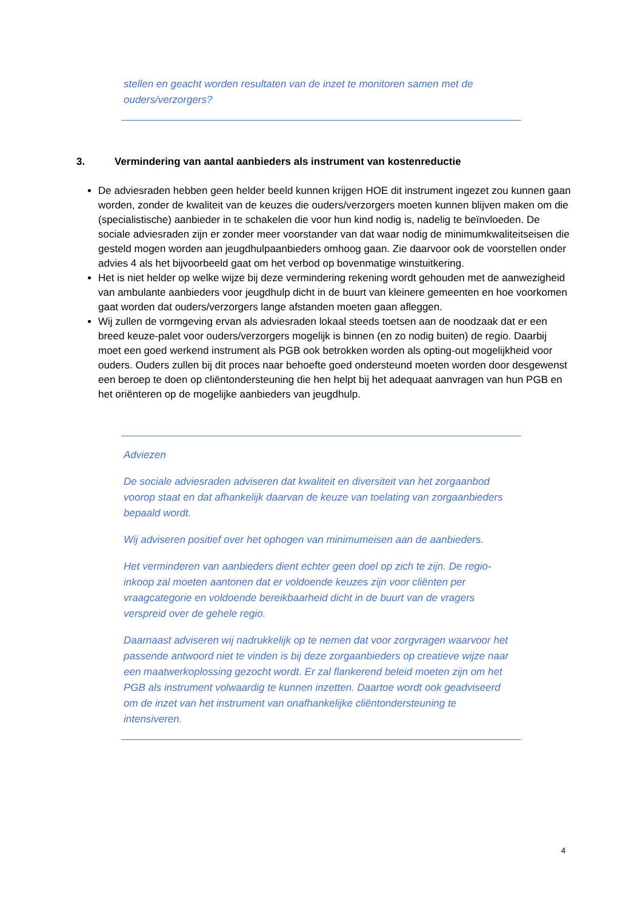stellen en geacht worden resultaten van de inzet te monitoren samen met de ouders/verzorgers?
3. Vermindering van aantal aanbieders als instrument van kostenreductie
De adviesraden hebben geen helder beeld kunnen krijgen HOE dit instrument ingezet zou kunnen gaan worden, zonder de kwaliteit van de keuzes die ouders/verzorgers moeten kunnen blijven maken om die (specialistische) aanbieder in te schakelen die voor hun kind nodig is, nadelig te beïnvloeden. De sociale adviesraden zijn er zonder meer voorstander van dat waar nodig de minimumkwaliteitseisen die gesteld mogen worden aan jeugdhulpaanbieders omhoog gaan. Zie daarvoor ook de voorstellen onder advies 4 als het bijvoorbeeld gaat om het verbod op bovenmatige winstuitkering.
Het is niet helder op welke wijze bij deze vermindering rekening wordt gehouden met de aanwezigheid van ambulante aanbieders voor jeugdhulp dicht in de buurt van kleinere gemeenten en hoe voorkomen gaat worden dat ouders/verzorgers lange afstanden moeten gaan afleggen.
Wij zullen de vormgeving ervan als adviesraden lokaal steeds toetsen aan de noodzaak dat er een breed keuze-palet voor ouders/verzorgers mogelijk is binnen (en zo nodig buiten) de regio. Daarbij moet een goed werkend instrument als PGB ook betrokken worden als opting-out mogelijkheid voor ouders. Ouders zullen bij dit proces naar behoefte goed ondersteund moeten worden door desgewenst een beroep te doen op cliëntondersteuning die hen helpt bij het adequaat aanvragen van hun PGB en het oriënteren op de mogelijke aanbieders van jeugdhulp.
Adviezen
De sociale adviesraden adviseren dat kwaliteit en diversiteit van het zorgaanbod voorop staat en dat afhankelijk daarvan de keuze van toelating van zorgaanbieders bepaald wordt.
Wij adviseren positief over het ophogen van minimumeisen aan de aanbieders.
Het verminderen van aanbieders dient echter geen doel op zich te zijn. De regio-inkoop zal moeten aantonen dat er voldoende keuzes zijn voor cliënten per vraagcategorie en voldoende bereikbaarheid dicht in de buurt van de vragers verspreid over de gehele regio.
Daarnaast adviseren wij nadrukkelijk op te nemen dat voor zorgvragen waarvoor het passende antwoord niet te vinden is bij deze zorgaanbieders op creatieve wijze naar een maatwerkoplossing gezocht wordt. Er zal flankerend beleid moeten zijn om het PGB als instrument volwaardig te kunnen inzetten. Daartoe wordt ook geadviseerd om de inzet van het instrument van onafhankelijke cliëntondersteuning te intensiveren.
4